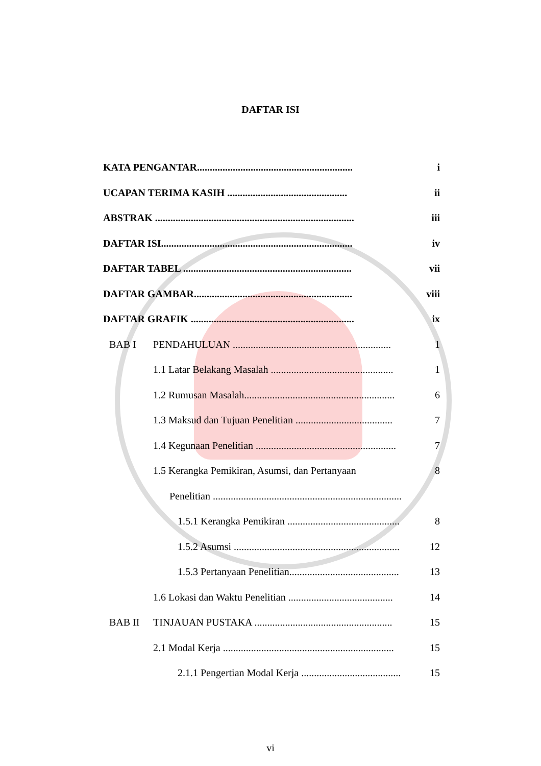DAFTAR ISI
KATA PENGANTAR............................................................. i
UCAPAN TERIMA KASIH ............................................... ii
ABSTRAK .............................................................................. iii
DAFTAR ISI........................................................................... iv
DAFTAR TABEL .................................................................. vii
DAFTAR GAMBAR.............................................................. viii
DAFTAR GRAFIK ................................................................ ix
BAB I PENDAHULUAN .............................................................. 1
1.1 Latar Belakang Masalah ................................................ 1
1.2 Rumusan Masalah........................................................... 6
1.3 Maksud dan Tujuan Penelitian ...................................... 7
1.4 Kegunaan Penelitian ....................................................... 7
1.5 Kerangka Pemikiran, Asumsi, dan Pertanyaan 8
Penelitian ..........................................................................
1.5.1 Kerangka Pemikiran ............................................ 8
1.5.2 Asumsi ................................................................. 12
1.5.3 Pertanyaan Penelitian........................................... 13
1.6 Lokasi dan Waktu Penelitian ......................................... 14
BAB II TINJAUAN PUSTAKA ...................................................... 15
2.1 Modal Kerja ................................................................... 15
2.1.1 Pengertian Modal Kerja ....................................... 15
vi